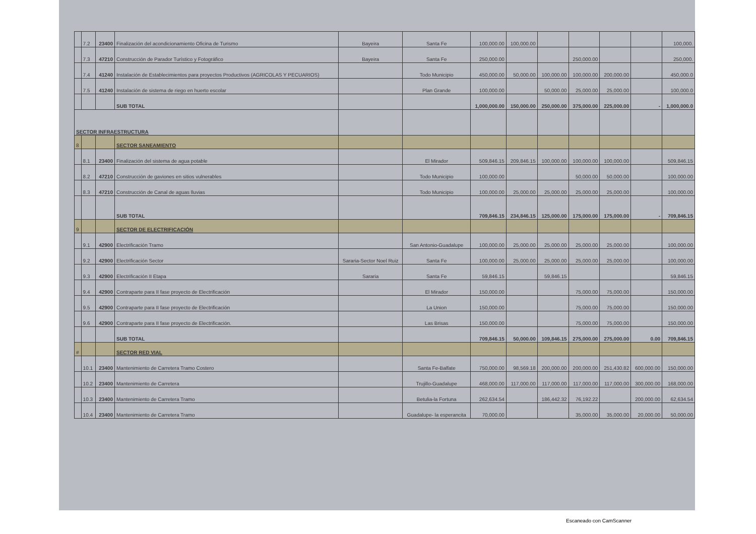| | 7.2 | 23400 | Finalización del acondicionamiento Oficina de Turismo | Bayeira | Santa Fe | 100,000.00 | 100,000.00 | | | | | 100,000. |
| | 7.3 | 47210 | Construcción de Parador Turístico y Fotográfico | Bayeira | Santa Fe | 250,000.00 | | | 250,000.00 | | | 250,000. |
| | 7.4 | 41240 | Instalación de Establecimientos para proyectos Productivos (AGRICOLAS Y PECUARIOS) | | Todo Municipio | 450,000.00 | 50,000.00 | 100,000.00 | 100,000.00 | 200,000.00 | | 450,000.0 |
| | 7.5 | 41240 | Instalación de sistema de riego en huerto escolar | | Plan Grande | 100,000.00 | | 50,000.00 | 25,000.00 | 25,000.00 | | 100,000.0 |
| | | | SUB TOTAL | | | 1,000,000.00 | 150,000.00 | 250,000.00 | 375,000.00 | 225,000.00 | - | 1,000,000.0 |
| SECTOR INFRAESTRUCTURA | | | | | | | | | | | | |
| 8 | | | SECTOR SANEAMIENTO | | | | | | | | | |
| | 8.1 | 23400 | Finalización del sistema de agua potable | | El Mirador | 509,846.15 | 209,846.15 | 100,000.00 | 100,000.00 | 100,000.00 | | 509,846.15 |
| | 8.2 | 47210 | Construcción de gaviones en sitios vulnerables | | Todo Municipio | 100,000.00 | | | 50,000.00 | 50,000.00 | | 100,000.00 |
| | 8.3 | 47210 | Construcción de Canal de aguas lluvias | | Todo Municipio | 100,000.00 | 25,000.00 | 25,000.00 | 25,000.00 | 25,000.00 | | 100,000.00 |
| | | | SUB TOTAL | | | 709,846.15 | 234,846.15 | 125,000.00 | 175,000.00 | 175,000.00 | - | 709,846.15 |
| 9 | | | SECTOR DE ELECTRIFICACIÓN | | | | | | | | | |
| | 9.1 | 42900 | Electrificación Tramo | | San Antonio-Guadalupe | 100,000.00 | 25,000.00 | 25,000.00 | 25,000.00 | 25,000.00 | | 100,000.00 |
| | 9.2 | 42900 | Electrificación Sector | Sararia-Sector Noel Ruiz | Santa Fe | 100,000.00 | 25,000.00 | 25,000.00 | 25,000.00 | 25,000.00 | | 100,000.00 |
| | 9.3 | 42900 | Electrificación II Etapa | Sararia | Santa Fe | 59,846.15 | | 59,846.15 | | | | 59,846.15 |
| | 9.4 | 42900 | Contraparte para II fase proyecto de Electrificación | | El Mirador | 150,000.00 | | | 75,000.00 | 75,000.00 | | 150,000.00 |
| | 9.5 | 42900 | Contraparte para II fase proyecto de Electrificación | | La Union | 150,000.00 | | | 75,000.00 | 75,000.00 | | 150,000.00 |
| | 9.6 | 42900 | Contraparte para II fase proyecto de Electrificación. | | Las Brisas | 150,000.00 | | | 75,000.00 | 75,000.00 | | 150,000.00 |
| | | | SUB TOTAL | | | 709,846.15 | 50,000.00 | 109,846.15 | 275,000.00 | 275,000.00 | 0.00 | 709,846.15 |
| # | | | SECTOR RED VIAL | | | | | | | | | |
| | 10.1 | 23400 | Mantenimiento de Carretera Tramo Costero | | Santa Fe-Balfate | 750,000.00 | 98,569.18 | 200,000.00 | 200,000.00 | 251,430.82 | 600,000.00 | 150,000.00 |
| | 10.2 | 23400 | Mantenimiento de Carretera | | Trujillo-Guadalupe | 468,000.00 | 117,000.00 | 117,000.00 | 117,000.00 | 117,000.00 | 300,000.00 | 168,000.00 |
| | 10.3 | 23400 | Mantenimiento de Carretera Tramo | | Betulia-la Fortuna | 262,634.54 | | 186,442.32 | 76,192.22 | | 200,000.00 | 62,634.54 |
| | 10.4 | 23400 | Mantenimiento de Carretera Tramo | | Guadalupe- la esperancita | 70,000.00 | | | 35,000.00 | 35,000.00 | 20,000.00 | 50,000.00 |
Escaneado con CamScanner